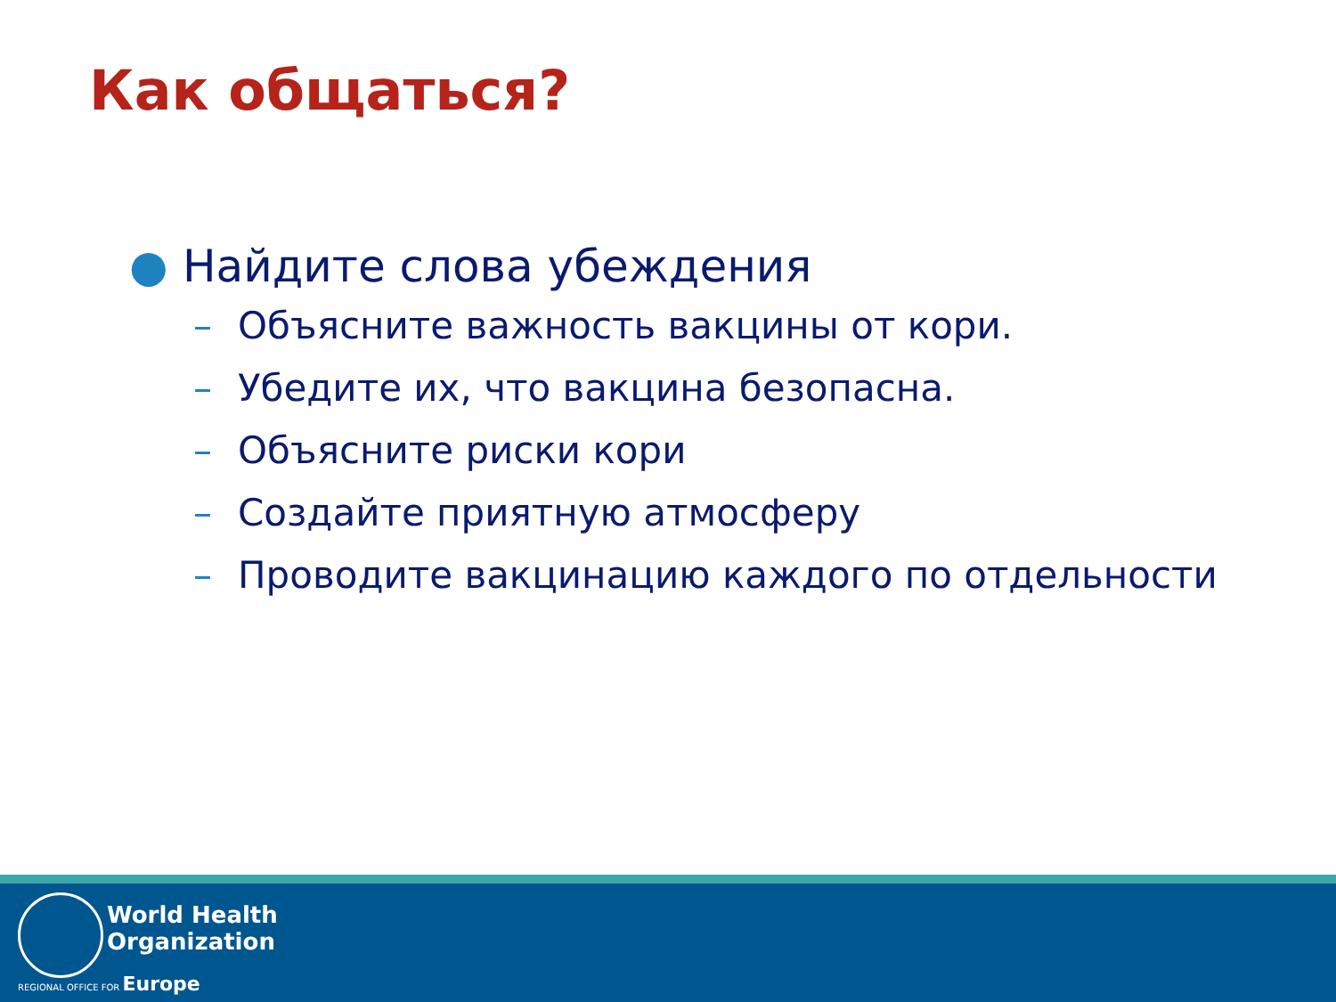Как общаться?
● Найдите слова убеждения
– Объясните важность вакцины от кори.
– Убедите их, что вакцина безопасна.
– Объясните риски кори
– Создайте приятную атмосферу
– Проводите вакцинацию каждого по отдельности
World Health
Organization
REGIONAL OFFICE FOR Europe